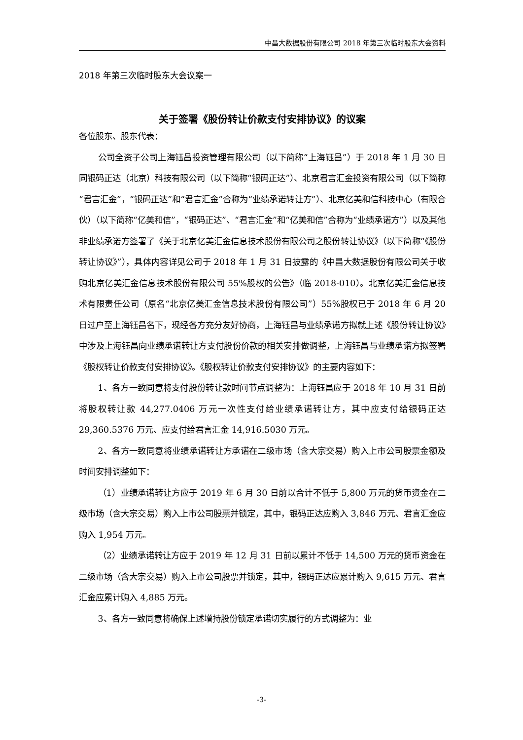中昌大数据股份有限公司 2018 年第三次临时股东大会资料
2018 年第三次临时股东大会议案一
关于签署《股份转让价款支付安排协议》的议案
各位股东、股东代表：
公司全资子公司上海钰昌投资管理有限公司（以下简称“上海钰昌”）于 2018 年 1 月 30 日同银码正达（北京）科技有限公司（以下简称“银码正达”）、北京君言汇金投资有限公司（以下简称“君言汇金”，“银码正达”和“君言汇金”合称为“业绩承诺转让方”）、北京亿美和信科技中心（有限合伙）（以下简称“亿美和信”，“银码正达”、“君言汇金”和“亿美和信”合称为“业绩承诺方”）以及其他非业绩承诺方签署了《关于北京亿美汇金信息技术股份有限公司之股份转让协议》（以下简称“《股份转让协议》”），具体内容详见公司于 2018 年 1 月 31 日披露的《中昌大数据股份有限公司关于收购北京亿美汇金信息技术股份有限公司 55%股权的公告》（临 2018-010）。北京亿美汇金信息技术有限责任公司（原名“北京亿美汇金信息技术股份有限公司”）55%股权已于 2018 年 6 月 20 日过户至上海钰昌名下，现经各方充分友好协商，上海钰昌与业绩承诺方拟就上述《股份转让协议》中涉及上海钰昌向业绩承诺转让方支付股份价款的相关安排做调整，上海钰昌与业绩承诺方拟签署《股权转让价款支付安排协议》。《股权转让价款支付安排协议》的主要内容如下：
1、各方一致同意将支付股份转让款时间节点调整为：上海钰昌应于 2018 年 10 月 31 日前将股权转让款 44,277.0406 万元一次性支付给业绩承诺转让方，其中应支付给银码正达 29,360.5376 万元、应支付给君言汇金 14,916.5030 万元。
2、各方一致同意将业绩承诺转让方承诺在二级市场（含大宗交易）购入上市公司股票金额及时间安排调整如下：
（1）业绩承诺转让方应于 2019 年 6 月 30 日前以合计不低于 5,800 万元的货币资金在二级市场（含大宗交易）购入上市公司股票并锁定，其中，银码正达应购入 3,846 万元、君言汇金应购入 1,954 万元。
（2）业绩承诺转让方应于 2019 年 12 月 31 日前以累计不低于 14,500 万元的货币资金在二级市场（含大宗交易）购入上市公司股票并锁定，其中，银码正达应累计购入 9,615 万元、君言汇金应累计购入 4,885 万元。
3、各方一致同意将确保上述增持股份锁定承诺切实履行的方式调整为：业
-3-